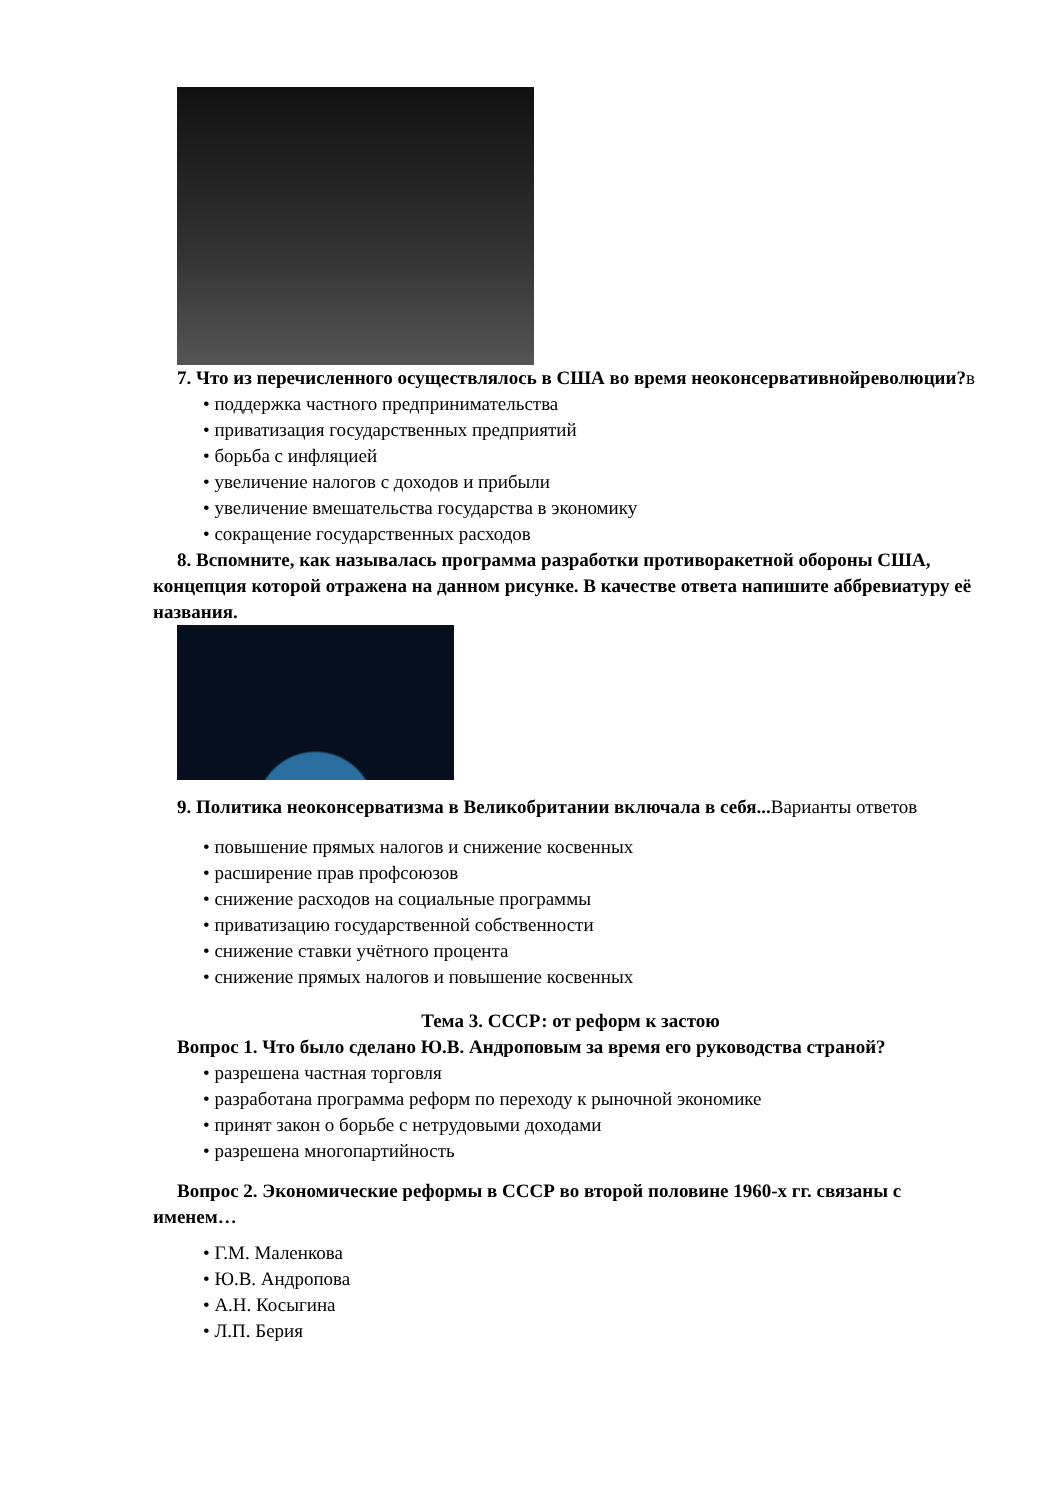7. Что из перечисленного осуществлялось в США во время неоконсервативнойреволюции?в
• поддержка частного предпринимательства
• приватизация государственных предприятий
• борьба с инфляцией
• увеличение налогов с доходов и прибыли
• увеличение вмешательства государства в экономику
• сокращение государственных расходов
8. Вспомните, как называлась программа разработки противоракетной обороны США, концепция которой отражена на данном рисунке. В качестве ответа напишите аббревиатуру её названия.
9. Политика неоконсерватизма в Великобритании включала в себя...Варианты ответов
• повышение прямых налогов и снижение косвенных
• расширение прав профсоюзов
• снижение расходов на социальные программы
• приватизацию государственной собственности
• снижение ставки учётного процента
• снижение прямых налогов и повышение косвенных
Тема 3. СССР: от реформ к застою
Вопрос 1. Что было сделано Ю.В. Андроповым за время его руководства страной?
• разрешена частная торговля
• разработана программа реформ по переходу к рыночной экономике
• принят закон о борьбе с нетрудовыми доходами
• разрешена многопартийность
Вопрос 2. Экономические реформы в СССР во второй половине 1960-х гг. связаны с именем…
• Г.М. Маленкова
• Ю.В. Андропова
• А.Н. Косыгина
• Л.П. Берия